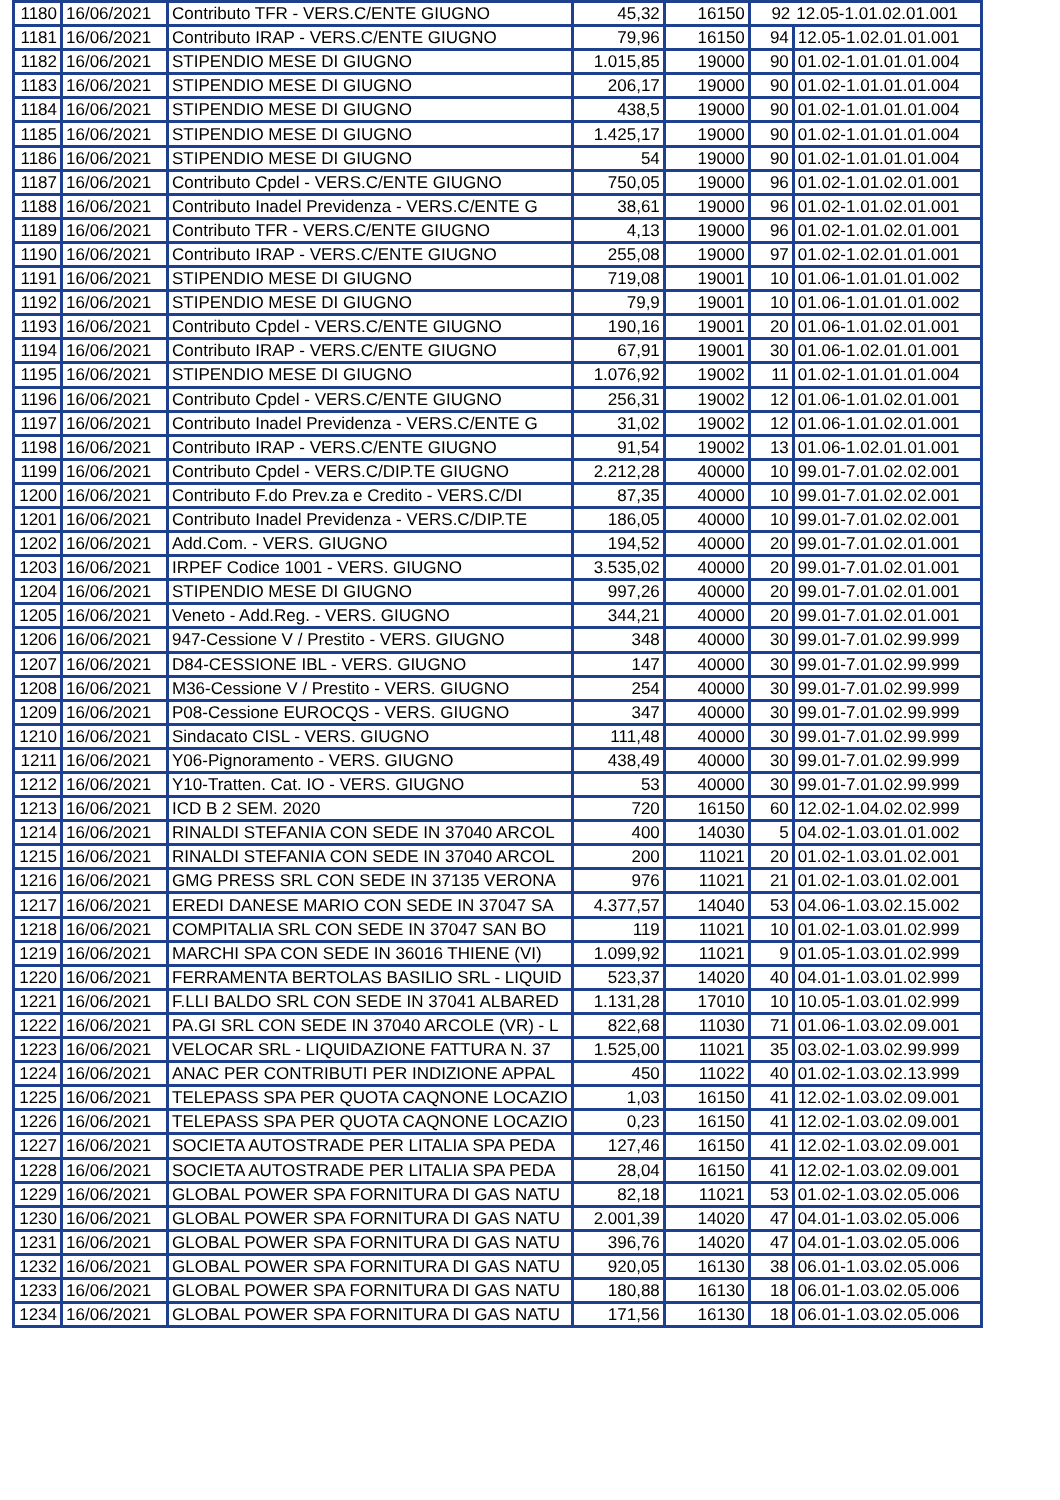| 1180 | 16/06/2021 | Contributo TFR - VERS.C/ENTE GIUGNO | 45,32 | 16150 | 92 | 12.05-1.01.02.01.001 |
| 1181 | 16/06/2021 | Contributo IRAP - VERS.C/ENTE GIUGNO | 79,96 | 16150 | 94 | 12.05-1.02.01.01.001 |
| 1182 | 16/06/2021 | STIPENDIO MESE DI GIUGNO | 1.015,85 | 19000 | 90 | 01.02-1.01.01.01.004 |
| 1183 | 16/06/2021 | STIPENDIO MESE DI GIUGNO | 206,17 | 19000 | 90 | 01.02-1.01.01.01.004 |
| 1184 | 16/06/2021 | STIPENDIO MESE DI GIUGNO | 438,5 | 19000 | 90 | 01.02-1.01.01.01.004 |
| 1185 | 16/06/2021 | STIPENDIO MESE DI GIUGNO | 1.425,17 | 19000 | 90 | 01.02-1.01.01.01.004 |
| 1186 | 16/06/2021 | STIPENDIO MESE DI GIUGNO | 54 | 19000 | 90 | 01.02-1.01.01.01.004 |
| 1187 | 16/06/2021 | Contributo Cpdel - VERS.C/ENTE GIUGNO | 750,05 | 19000 | 96 | 01.02-1.01.02.01.001 |
| 1188 | 16/06/2021 | Contributo Inadel Previdenza - VERS.C/ENTE G | 38,61 | 19000 | 96 | 01.02-1.01.02.01.001 |
| 1189 | 16/06/2021 | Contributo TFR - VERS.C/ENTE GIUGNO | 4,13 | 19000 | 96 | 01.02-1.01.02.01.001 |
| 1190 | 16/06/2021 | Contributo IRAP - VERS.C/ENTE GIUGNO | 255,08 | 19000 | 97 | 01.02-1.02.01.01.001 |
| 1191 | 16/06/2021 | STIPENDIO MESE DI GIUGNO | 719,08 | 19001 | 10 | 01.06-1.01.01.01.002 |
| 1192 | 16/06/2021 | STIPENDIO MESE DI GIUGNO | 79,9 | 19001 | 10 | 01.06-1.01.01.01.002 |
| 1193 | 16/06/2021 | Contributo Cpdel - VERS.C/ENTE GIUGNO | 190,16 | 19001 | 20 | 01.06-1.01.02.01.001 |
| 1194 | 16/06/2021 | Contributo IRAP - VERS.C/ENTE GIUGNO | 67,91 | 19001 | 30 | 01.06-1.02.01.01.001 |
| 1195 | 16/06/2021 | STIPENDIO MESE DI GIUGNO | 1.076,92 | 19002 | 11 | 01.02-1.01.01.01.004 |
| 1196 | 16/06/2021 | Contributo Cpdel - VERS.C/ENTE GIUGNO | 256,31 | 19002 | 12 | 01.06-1.01.02.01.001 |
| 1197 | 16/06/2021 | Contributo Inadel Previdenza - VERS.C/ENTE G | 31,02 | 19002 | 12 | 01.06-1.01.02.01.001 |
| 1198 | 16/06/2021 | Contributo IRAP - VERS.C/ENTE GIUGNO | 91,54 | 19002 | 13 | 01.06-1.02.01.01.001 |
| 1199 | 16/06/2021 | Contributo Cpdel - VERS.C/DIP.TE GIUGNO | 2.212,28 | 40000 | 10 | 99.01-7.01.02.02.001 |
| 1200 | 16/06/2021 | Contributo F.do Prev.za e Credito - VERS.C/DI | 87,35 | 40000 | 10 | 99.01-7.01.02.02.001 |
| 1201 | 16/06/2021 | Contributo Inadel Previdenza - VERS.C/DIP.TE | 186,05 | 40000 | 10 | 99.01-7.01.02.02.001 |
| 1202 | 16/06/2021 | Add.Com. - VERS. GIUGNO | 194,52 | 40000 | 20 | 99.01-7.01.02.01.001 |
| 1203 | 16/06/2021 | IRPEF Codice 1001 - VERS. GIUGNO | 3.535,02 | 40000 | 20 | 99.01-7.01.02.01.001 |
| 1204 | 16/06/2021 | STIPENDIO MESE DI GIUGNO | 997,26 | 40000 | 20 | 99.01-7.01.02.01.001 |
| 1205 | 16/06/2021 | Veneto - Add.Reg. - VERS. GIUGNO | 344,21 | 40000 | 20 | 99.01-7.01.02.01.001 |
| 1206 | 16/06/2021 | 947-Cessione V / Prestito - VERS. GIUGNO | 348 | 40000 | 30 | 99.01-7.01.02.99.999 |
| 1207 | 16/06/2021 | D84-CESSIONE IBL - VERS. GIUGNO | 147 | 40000 | 30 | 99.01-7.01.02.99.999 |
| 1208 | 16/06/2021 | M36-Cessione V / Prestito - VERS. GIUGNO | 254 | 40000 | 30 | 99.01-7.01.02.99.999 |
| 1209 | 16/06/2021 | P08-Cessione EUROCQS - VERS. GIUGNO | 347 | 40000 | 30 | 99.01-7.01.02.99.999 |
| 1210 | 16/06/2021 | Sindacato CISL - VERS. GIUGNO | 111,48 | 40000 | 30 | 99.01-7.01.02.99.999 |
| 1211 | 16/06/2021 | Y06-Pignoramento - VERS. GIUGNO | 438,49 | 40000 | 30 | 99.01-7.01.02.99.999 |
| 1212 | 16/06/2021 | Y10-Tratten. Cat. IO - VERS. GIUGNO | 53 | 40000 | 30 | 99.01-7.01.02.99.999 |
| 1213 | 16/06/2021 | ICD B 2 SEM. 2020 | 720 | 16150 | 60 | 12.02-1.04.02.02.999 |
| 1214 | 16/06/2021 | RINALDI STEFANIA CON SEDE IN 37040 ARCOL | 400 | 14030 | 5 | 04.02-1.03.01.01.002 |
| 1215 | 16/06/2021 | RINALDI STEFANIA CON SEDE IN 37040 ARCOL | 200 | 11021 | 20 | 01.02-1.03.01.02.001 |
| 1216 | 16/06/2021 | GMG PRESS SRL CON SEDE IN 37135 VERONA | 976 | 11021 | 21 | 01.02-1.03.01.02.001 |
| 1217 | 16/06/2021 | EREDI DANESE MARIO CON SEDE IN 37047 SA | 4.377,57 | 14040 | 53 | 04.06-1.03.02.15.002 |
| 1218 | 16/06/2021 | COMPITALIA SRL CON SEDE IN 37047 SAN BO | 119 | 11021 | 10 | 01.02-1.03.01.02.999 |
| 1219 | 16/06/2021 | MARCHI SPA CON SEDE IN 36016 THIENE (VI) | 1.099,92 | 11021 | 9 | 01.05-1.03.01.02.999 |
| 1220 | 16/06/2021 | FERRAMENTA BERTOLAS BASILIO SRL - LIQUID | 523,37 | 14020 | 40 | 04.01-1.03.01.02.999 |
| 1221 | 16/06/2021 | F.LLI BALDO SRL CON SEDE IN 37041 ALBARED | 1.131,28 | 17010 | 10 | 10.05-1.03.01.02.999 |
| 1222 | 16/06/2021 | PA.GI SRL CON SEDE IN 37040 ARCOLE (VR) - L | 822,68 | 11030 | 71 | 01.06-1.03.02.09.001 |
| 1223 | 16/06/2021 | VELOCAR SRL - LIQUIDAZIONE FATTURA N. 37 | 1.525,00 | 11021 | 35 | 03.02-1.03.02.99.999 |
| 1224 | 16/06/2021 | ANAC PER CONTRIBUTI PER INDIZIONE APPAL | 450 | 11022 | 40 | 01.02-1.03.02.13.999 |
| 1225 | 16/06/2021 | TELEPASS SPA PER QUOTA CAQNONE LOCAZIO | 1,03 | 16150 | 41 | 12.02-1.03.02.09.001 |
| 1226 | 16/06/2021 | TELEPASS SPA PER QUOTA CAQNONE LOCAZIO | 0,23 | 16150 | 41 | 12.02-1.03.02.09.001 |
| 1227 | 16/06/2021 | SOCIETA AUTOSTRADE PER LITALIA SPA PEDA | 127,46 | 16150 | 41 | 12.02-1.03.02.09.001 |
| 1228 | 16/06/2021 | SOCIETA AUTOSTRADE PER LITALIA SPA PEDA | 28,04 | 16150 | 41 | 12.02-1.03.02.09.001 |
| 1229 | 16/06/2021 | GLOBAL POWER SPA FORNITURA DI GAS NATU | 82,18 | 11021 | 53 | 01.02-1.03.02.05.006 |
| 1230 | 16/06/2021 | GLOBAL POWER SPA FORNITURA DI GAS NATU | 2.001,39 | 14020 | 47 | 04.01-1.03.02.05.006 |
| 1231 | 16/06/2021 | GLOBAL POWER SPA FORNITURA DI GAS NATU | 396,76 | 14020 | 47 | 04.01-1.03.02.05.006 |
| 1232 | 16/06/2021 | GLOBAL POWER SPA FORNITURA DI GAS NATU | 920,05 | 16130 | 38 | 06.01-1.03.02.05.006 |
| 1233 | 16/06/2021 | GLOBAL POWER SPA FORNITURA DI GAS NATU | 180,88 | 16130 | 18 | 06.01-1.03.02.05.006 |
| 1234 | 16/06/2021 | GLOBAL POWER SPA FORNITURA DI GAS NATU | 171,56 | 16130 | 18 | 06.01-1.03.02.05.006 |